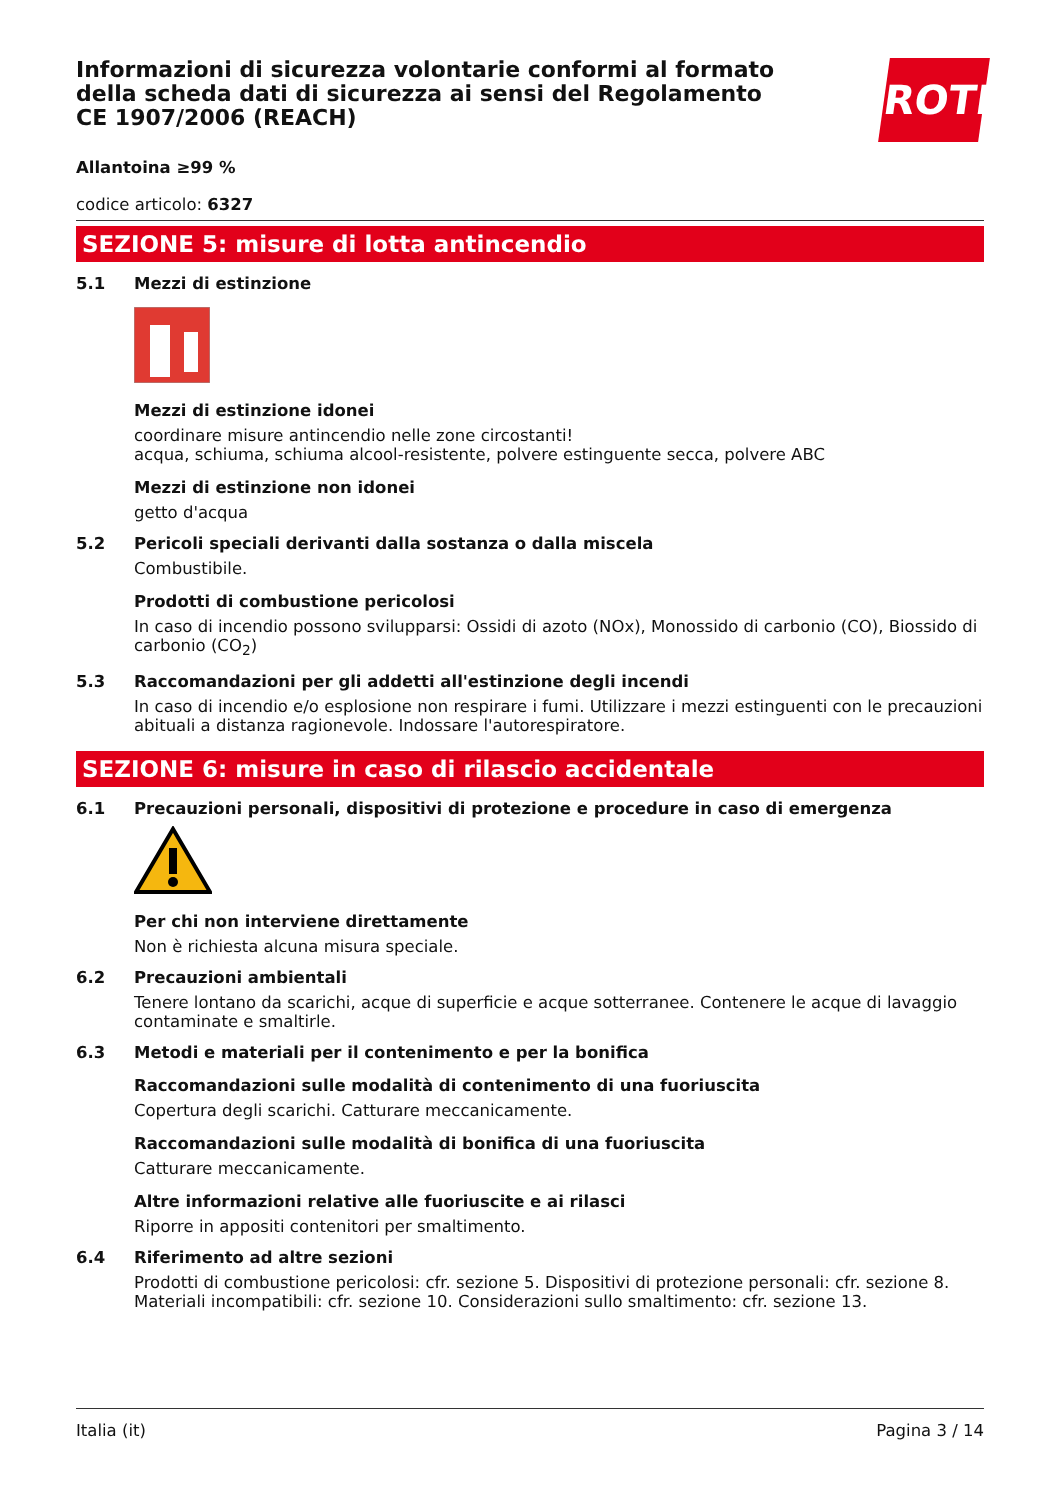Informazioni di sicurezza volontarie conformi al formato della scheda dati di sicurezza ai sensi del Regolamento CE 1907/2006 (REACH)
ROTH
Allantoina ≥99 %
codice articolo: 6327
SEZIONE 5: misure di lotta antincendio
5.1 Mezzi di estinzione
Mezzi di estinzione idonei
coordinare misure antincendio nelle zone circostanti!
acqua, schiuma, schiuma alcool-resistente, polvere estinguente secca, polvere ABC
Mezzi di estinzione non idonei
getto d'acqua
5.2 Pericoli speciali derivanti dalla sostanza o dalla miscela
Combustibile.
Prodotti di combustione pericolosi
In caso di incendio possono svilupparsi: Ossidi di azoto (NOx), Monossido di carbonio (CO), Biossido di carbonio (CO<sub>2</sub>)
5.3 Raccomandazioni per gli addetti all'estinzione degli incendi
In caso di incendio e/o esplosione non respirare i fumi. Utilizzare i mezzi estinguenti con le precauzioni abituali a distanza ragionevole. Indossare l'autorespiratore.
SEZIONE 6: misure in caso di rilascio accidentale
6.1 Precauzioni personali, dispositivi di protezione e procedure in caso di emergenza
Per chi non interviene direttamente
Non è richiesta alcuna misura speciale.
6.2 Precauzioni ambientali
Tenere lontano da scarichi, acque di superficie e acque sotterranee. Contenere le acque di lavaggio contaminate e smaltirle.
6.3 Metodi e materiali per il contenimento e per la bonifica
Raccomandazioni sulle modalità di contenimento di una fuoriuscita
Copertura degli scarichi. Catturare meccanicamente.
Raccomandazioni sulle modalità di bonifica di una fuoriuscita
Catturare meccanicamente.
Altre informazioni relative alle fuoriuscite e ai rilasci
Riporre in appositi contenitori per smaltimento.
6.4 Riferimento ad altre sezioni
Prodotti di combustione pericolosi: cfr. sezione 5. Dispositivi di protezione personali: cfr. sezione 8. Materiali incompatibili: cfr. sezione 10. Considerazioni sullo smaltimento: cfr. sezione 13.
Italia (it) Pagina 3 / 14